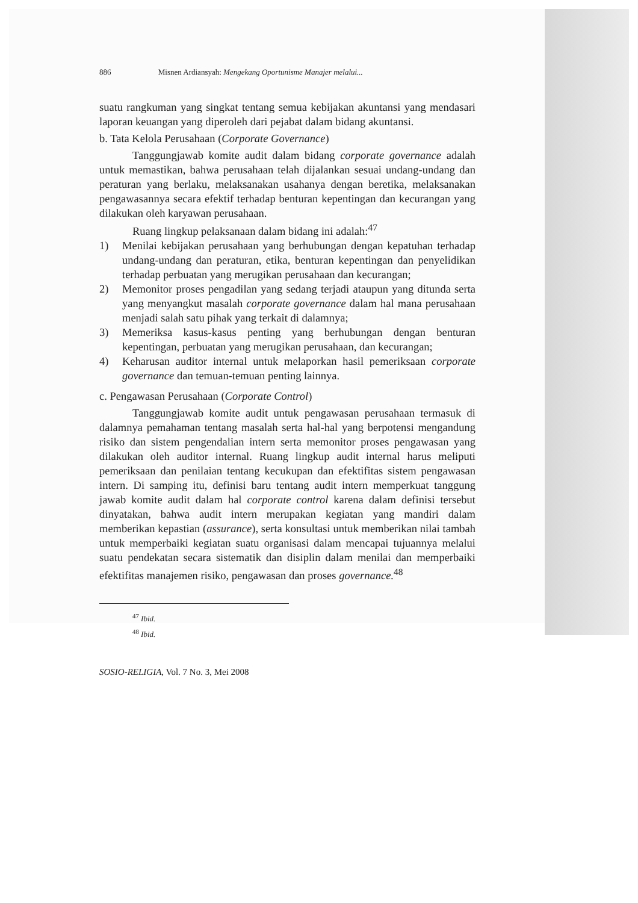886 Misnen Ardiansyah: Mengekang Oportunisme Manajer melalui...
suatu rangkuman yang singkat tentang semua kebijakan akuntansi yang mendasari laporan keuangan yang diperoleh dari pejabat dalam bidang akuntansi.
b. Tata Kelola Perusahaan (Corporate Governance)
Tanggungjawab komite audit dalam bidang corporate governance adalah untuk memastikan, bahwa perusahaan telah dijalankan sesuai undang-undang dan peraturan yang berlaku, melaksanakan usahanya dengan beretika, melaksanakan pengawasannya secara efektif terhadap benturan kepentingan dan kecurangan yang dilakukan oleh karyawan perusahaan.
Ruang lingkup pelaksanaan dalam bidang ini adalah:<sup>47</sup>
1) Menilai kebijakan perusahaan yang berhubungan dengan kepatuhan terhadap undang-undang dan peraturan, etika, benturan kepentingan dan penyelidikan terhadap perbuatan yang merugikan perusahaan dan kecurangan;
2) Memonitor proses pengadilan yang sedang terjadi ataupun yang ditunda serta yang menyangkut masalah corporate governance dalam hal mana perusahaan menjadi salah satu pihak yang terkait di dalamnya;
3) Memeriksa kasus-kasus penting yang berhubungan dengan benturan kepentingan, perbuatan yang merugikan perusahaan, dan kecurangan;
4) Keharusan auditor internal untuk melaporkan hasil pemeriksaan corporate governance dan temuan-temuan penting lainnya.
c. Pengawasan Perusahaan (Corporate Control)
Tanggungjawab komite audit untuk pengawasan perusahaan termasuk di dalamnya pemahaman tentang masalah serta hal-hal yang berpotensi mengandung risiko dan sistem pengendalian intern serta memonitor proses pengawasan yang dilakukan oleh auditor internal. Ruang lingkup audit internal harus meliputi pemeriksaan dan penilaian tentang kecukupan dan efektifitas sistem pengawasan intern. Di samping itu, definisi baru tentang audit intern memperkuat tanggung jawab komite audit dalam hal corporate control karena dalam definisi tersebut dinyatakan, bahwa audit intern merupakan kegiatan yang mandiri dalam memberikan kepastian (assurance), serta konsultasi untuk memberikan nilai tambah untuk memperbaiki kegiatan suatu organisasi dalam mencapai tujuannya melalui suatu pendekatan secara sistematik dan disiplin dalam menilai dan memperbaiki efektifitas manajemen risiko, pengawasan dan proses governance.<sup>48</sup>
<sup>47</sup> Ibid.
<sup>48</sup> Ibid.
SOSIO-RELIGIA, Vol. 7 No. 3, Mei 2008